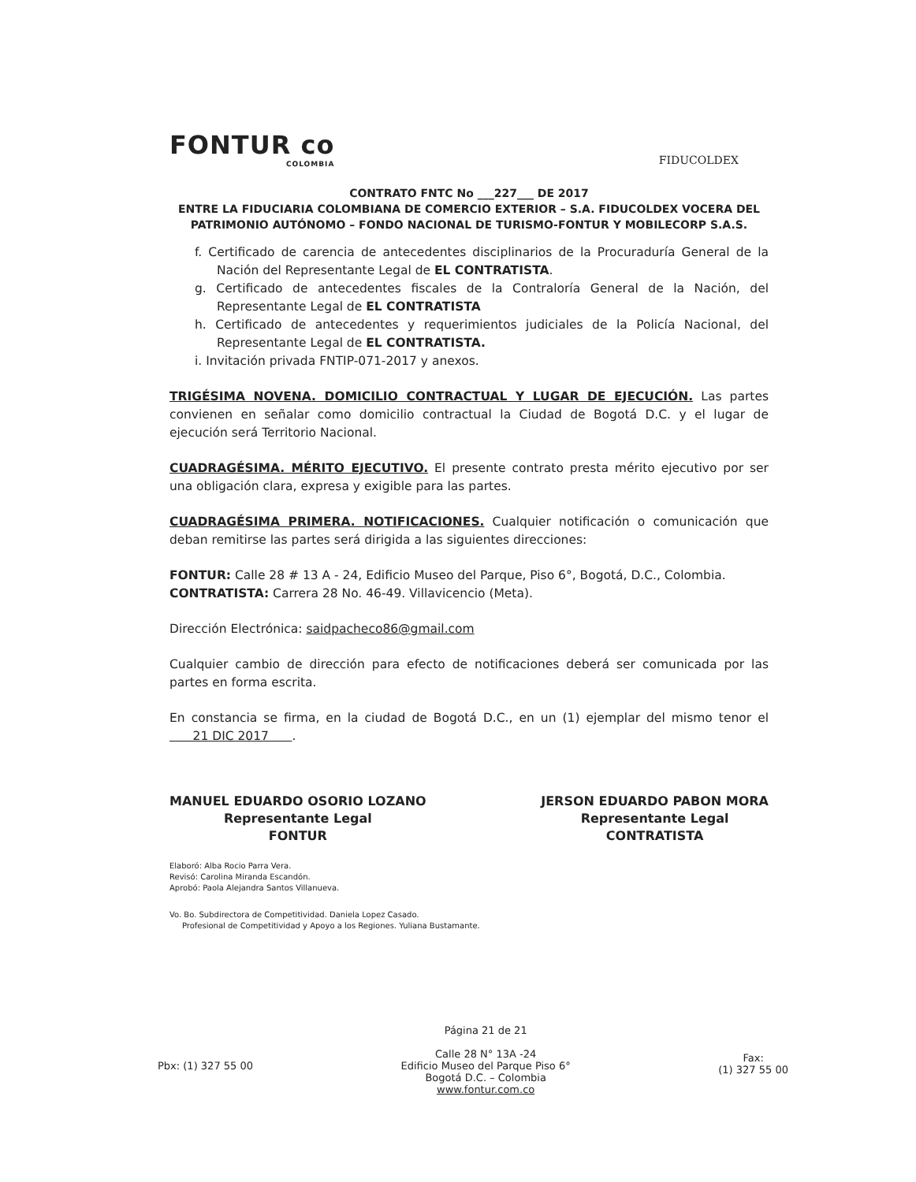FONTUR co
COLOMBIA
FIDUCOLDEX
CONTRATO FNTC No ___227___ DE 2017
ENTRE LA FIDUCIARIA COLOMBIANA DE COMERCIO EXTERIOR – S.A. FIDUCOLDEX VOCERA DEL PATRIMONIO AUTÓNOMO – FONDO NACIONAL DE TURISMO-FONTUR Y MOBILECORP S.A.S.
f. Certificado de carencia de antecedentes disciplinarios de la Procuraduría General de la Nación del Representante Legal de EL CONTRATISTA.
g. Certificado de antecedentes fiscales de la Contraloría General de la Nación, del Representante Legal de EL CONTRATISTA
h. Certificado de antecedentes y requerimientos judiciales de la Policía Nacional, del Representante Legal de EL CONTRATISTA.
i. Invitación privada FNTIP-071-2017 y anexos.
TRIGÉSIMA NOVENA. DOMICILIO CONTRACTUAL Y LUGAR DE EJECUCIÓN. Las partes convienen en señalar como domicilio contractual la Ciudad de Bogotá D.C. y el lugar de ejecución será Territorio Nacional.
CUADRAGÉSIMA. MÉRITO EJECUTIVO. El presente contrato presta mérito ejecutivo por ser una obligación clara, expresa y exigible para las partes.
CUADRAGÉSIMA PRIMERA. NOTIFICACIONES. Cualquier notificación o comunicación que deban remitirse las partes será dirigida a las siguientes direcciones:
FONTUR: Calle 28 # 13 A - 24, Edificio Museo del Parque, Piso 6°, Bogotá, D.C., Colombia.
CONTRATISTA: Carrera 28 No. 46-49. Villavicencio (Meta).
Dirección Electrónica: saidpacheco86@gmail.com
Cualquier cambio de dirección para efecto de notificaciones deberá ser comunicada por las partes en forma escrita.
En constancia se firma, en la ciudad de Bogotá D.C., en un (1) ejemplar del mismo tenor el 21 DIC 2017 .
MANUEL EDUARDO OSORIO LOZANO
Representante Legal
FONTUR
JERSON EDUARDO PABON MORA
Representante Legal
CONTRATISTA
Elaboró: Alba Rocio Parra Vera.
Revisó: Carolina Miranda Escandón.
Aprobó: Paola Alejandra Santos Villanueva.
Vo. Bo. Subdirectora de Competitividad. Daniela Lopez Casado.
Profesional de Competitividad y Apoyo a los Regiones. Yuliana Bustamante.
Pbx: (1) 327 55 00
Página 21 de 21
Calle 28 N° 13A -24
Edificio Museo del Parque Piso 6°
Bogotá D.C. – Colombia
www.fontur.com.co
Fax:
(1) 327 55 00